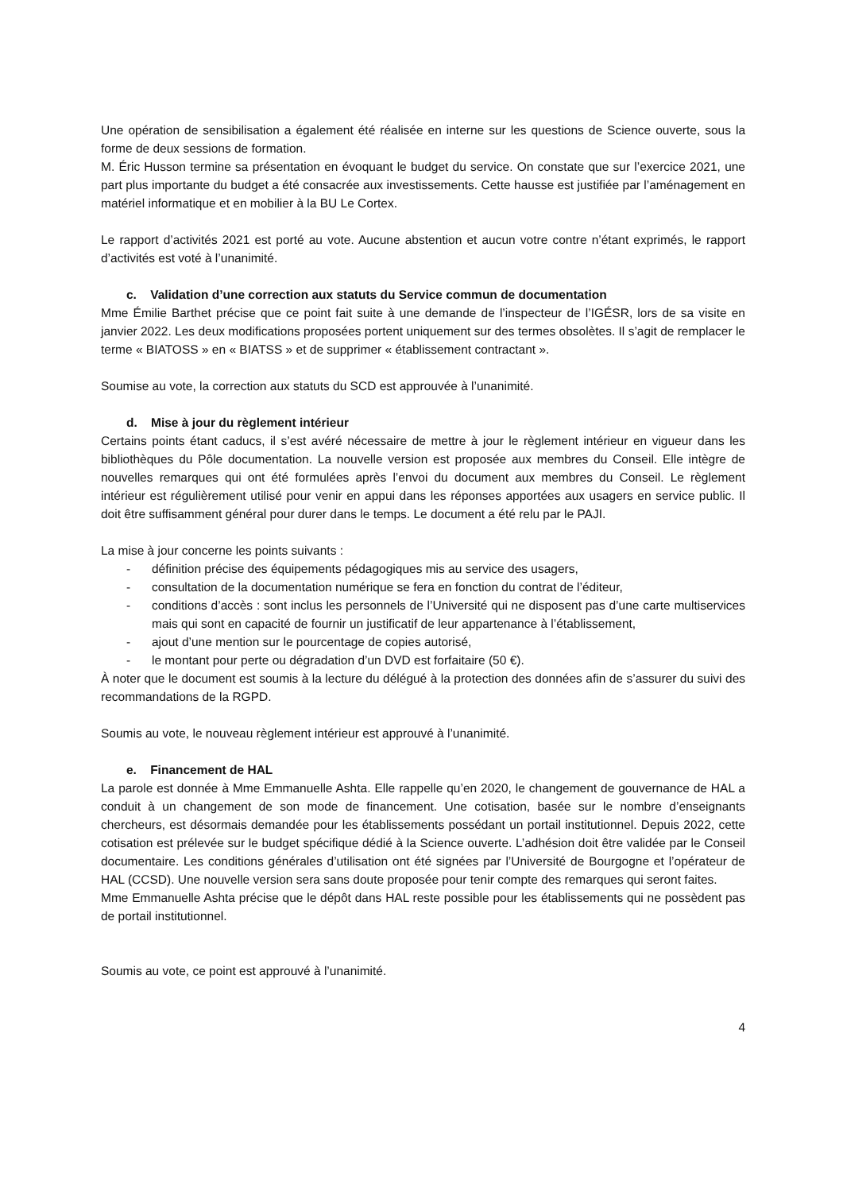Une opération de sensibilisation a également été réalisée en interne sur les questions de Science ouverte, sous la forme de deux sessions de formation.
M. Éric Husson termine sa présentation en évoquant le budget du service. On constate que sur l’exercice 2021, une part plus importante du budget a été consacrée aux investissements. Cette hausse est justifiée par l’aménagement en matériel informatique et en mobilier à la BU Le Cortex.
Le rapport d’activités 2021 est porté au vote. Aucune abstention et aucun votre contre n’étant exprimés, le rapport d’activités est voté à l’unanimité.
c. Validation d’une correction aux statuts du Service commun de documentation
Mme Émilie Barthet précise que ce point fait suite à une demande de l’inspecteur de l’IGÉSR, lors de sa visite en janvier 2022. Les deux modifications proposées portent uniquement sur des termes obsolètes. Il s’agit de remplacer le terme « BIATOSS » en « BIATSS » et de supprimer « établissement contractant ».
Soumise au vote, la correction aux statuts du SCD est approuvée à l’unanimité.
d. Mise à jour du règlement intérieur
Certains points étant caducs, il s’est avéré nécessaire de mettre à jour le règlement intérieur en vigueur dans les bibliothèques du Pôle documentation. La nouvelle version est proposée aux membres du Conseil. Elle intègre de nouvelles remarques qui ont été formulées après l’envoi du document aux membres du Conseil. Le règlement intérieur est régulièrement utilisé pour venir en appui dans les réponses apportées aux usagers en service public. Il doit être suffisamment général pour durer dans le temps. Le document a été relu par le PAJI.
La mise à jour concerne les points suivants :
- définition précise des équipements pédagogiques mis au service des usagers,
- consultation de la documentation numérique se fera en fonction du contrat de l’éditeur,
- conditions d’accès : sont inclus les personnels de l’Université qui ne disposent pas d’une carte multiservices mais qui sont en capacité de fournir un justificatif de leur appartenance à l’établissement,
- ajout d’une mention sur le pourcentage de copies autorisé,
- le montant pour perte ou dégradation d’un DVD est forfaitaire (50 €).
À noter que le document est soumis à la lecture du délégué à la protection des données afin de s’assurer du suivi des recommandations de la RGPD.
Soumis au vote, le nouveau règlement intérieur est approuvé à l’unanimité.
e. Financement de HAL
La parole est donnée à Mme Emmanuelle Ashta. Elle rappelle qu’en 2020, le changement de gouvernance de HAL a conduit à un changement de son mode de financement. Une cotisation, basée sur le nombre d’enseignants chercheurs, est désormais demandée pour les établissements possédant un portail institutionnel. Depuis 2022, cette cotisation est prélevée sur le budget spécifique dédié à la Science ouverte. L’adhésion doit être validée par le Conseil documentaire. Les conditions générales d’utilisation ont été signées par l’Université de Bourgogne et l’opérateur de HAL (CCSD). Une nouvelle version sera sans doute proposée pour tenir compte des remarques qui seront faites.
Mme Emmanuelle Ashta précise que le dépôt dans HAL reste possible pour les établissements qui ne possèdent pas de portail institutionnel.
Soumis au vote, ce point est approuvé à l’unanimité.
4